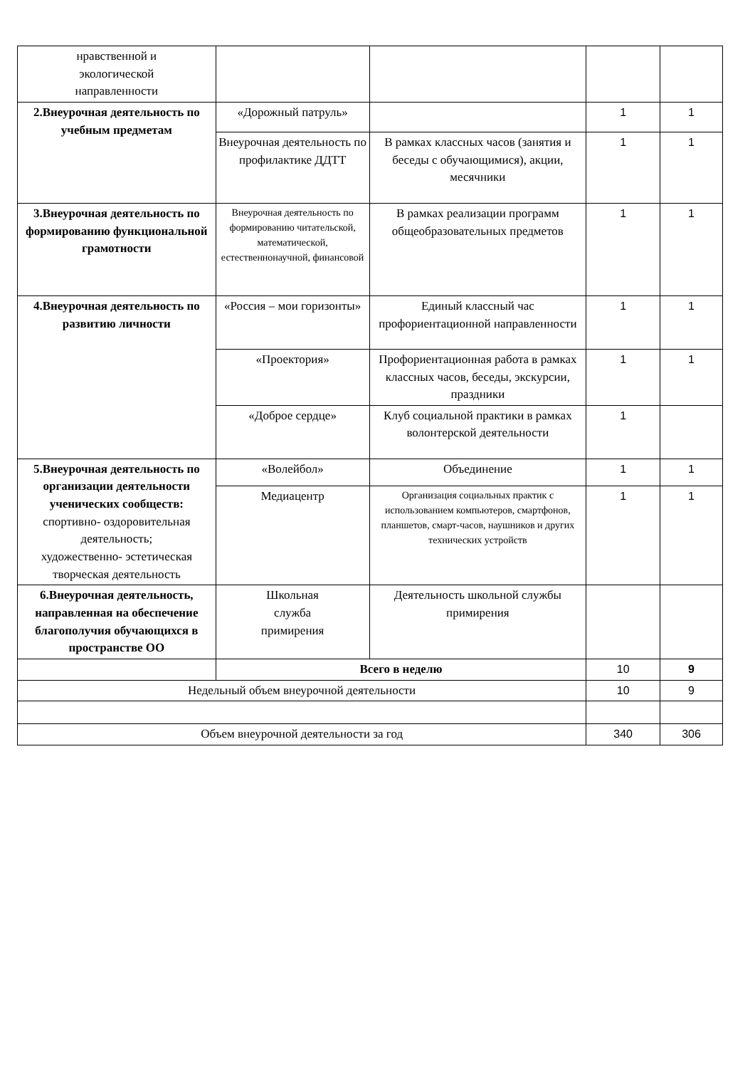| нравственной и экологической направленности | | | | |
| 2.Внеурочная деятельность по учебным предметам | «Дорожный патруль» | | 1 | 1 |
| | Внеурочная деятельность по профилактике ДДТТ | В рамках классных часов (занятия и беседы с обучающимися), акции, месячники | 1 | 1 |
| 3.Внеурочная деятельность по формированию функциональной грамотности | Внеурочная деятельность по формированию читательской, математической, естественнонаучной, финансовой | В рамках реализации программ общеобразовательных предметов | 1 | 1 |
| 4.Внеурочная деятельность по развитию личности | «Россия – мои горизонты» | Единый классный час профориентационной направленности | 1 | 1 |
| | «Проектория» | Профориентационная работа в рамках классных часов, беседы, экскурсии, праздники | 1 | 1 |
| | «Доброе сердце» | Клуб социальной практики в рамках волонтерской деятельности | 1 | |
| 5.Внеурочная деятельность по организации деятельности ученических сообществ: спортивно- оздоровительная деятельность; художественно- эстетическая творческая деятельность | «Волейбол» | Объединение | 1 | 1 |
| | Медиацентр | Организация социальных практик с использованием компьютеров, смартфонов, планшетов, смарт-часов, наушников и других технических устройств | 1 | 1 |
| 6.Внеурочная деятельность, направленная на обеспечение благополучия обучающихся в пространстве ОО | Школьная служба примирения | Деятельность школьной службы примирения | | |
| | Всего в неделю | | 10 | 9 |
| Недельный объем внеурочной деятельности | | | 10 | 9 |
| Объем внеурочной деятельности за год | | | 340 | 306 |